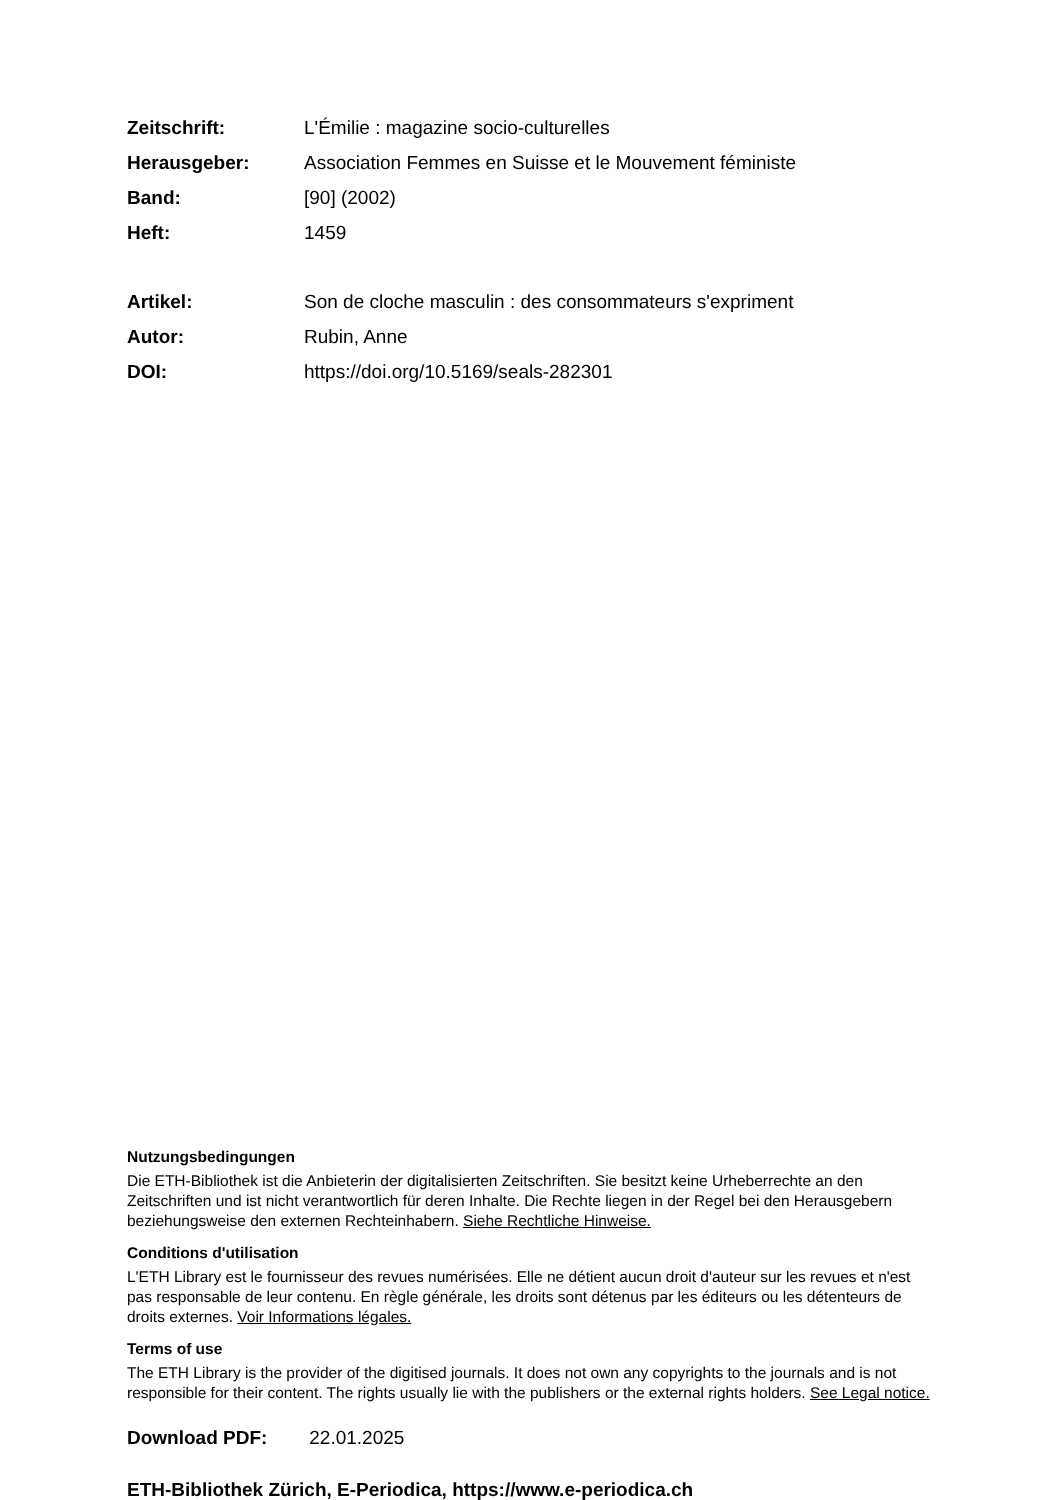Zeitschrift: L'Émilie : magazine socio-culturelles
Herausgeber: Association Femmes en Suisse et le Mouvement féministe
Band: [90] (2002)
Heft: 1459
Artikel: Son de cloche masculin : des consommateurs s'expriment
Autor: Rubin, Anne
DOI: https://doi.org/10.5169/seals-282301
Nutzungsbedingungen
Die ETH-Bibliothek ist die Anbieterin der digitalisierten Zeitschriften. Sie besitzt keine Urheberrechte an den Zeitschriften und ist nicht verantwortlich für deren Inhalte. Die Rechte liegen in der Regel bei den Herausgebern beziehungsweise den externen Rechteinhabern. Siehe Rechtliche Hinweise.
Conditions d'utilisation
L'ETH Library est le fournisseur des revues numérisées. Elle ne détient aucun droit d'auteur sur les revues et n'est pas responsable de leur contenu. En règle générale, les droits sont détenus par les éditeurs ou les détenteurs de droits externes. Voir Informations légales.
Terms of use
The ETH Library is the provider of the digitised journals. It does not own any copyrights to the journals and is not responsible for their content. The rights usually lie with the publishers or the external rights holders. See Legal notice.
Download PDF: 22.01.2025
ETH-Bibliothek Zürich, E-Periodica, https://www.e-periodica.ch